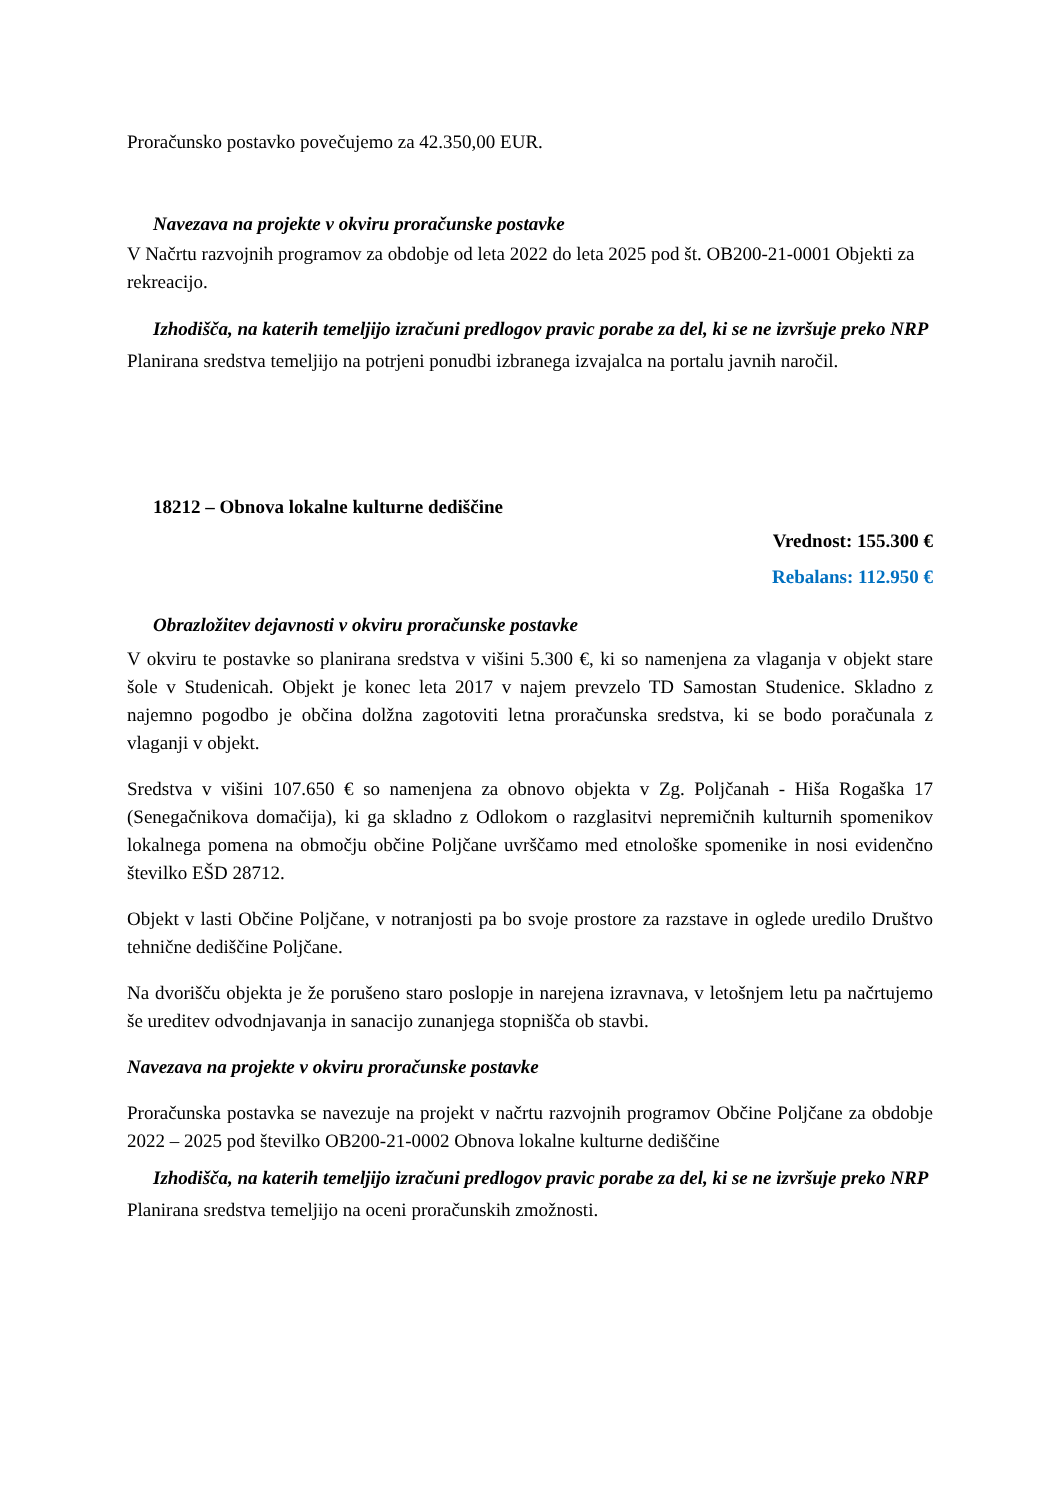Proračunsko postavko povečujemo za 42.350,00 EUR.
Navezava na projekte v okviru proračunske postavke
V Načrtu razvojnih programov za obdobje od leta 2022 do leta 2025 pod št. OB200-21-0001 Objekti za rekreacijo.
Izhodišča, na katerih temeljijo izračuni predlogov pravic porabe za del, ki se ne izvršuje preko NRP
Planirana sredstva temeljijo na potrjeni ponudbi izbranega izvajalca na portalu javnih naročil.
18212 – Obnova lokalne kulturne dediščine
Vrednost: 155.300 €
Rebalans: 112.950 €
Obrazložitev dejavnosti v okviru proračunske postavke
V okviru te postavke so planirana sredstva v višini 5.300 €, ki so namenjena za vlaganja v objekt stare šole v Studenicah. Objekt je konec leta 2017 v najem prevzelo TD Samostan Studenice. Skladno z najemno pogodbo je občina dolžna zagotoviti letna proračunska sredstva, ki se bodo poračunala z vlaganji v objekt.
Sredstva v višini 107.650 € so namenjena za obnovo objekta v Zg. Poljčanah - Hiša Rogaška 17 (Senegačnikova domačija), ki ga skladno z Odlokom o razglasitvi nepremičnih kulturnih spomenikov lokalnega pomena na območju občine Poljčane uvrščamo med etnološke spomenike in nosi evidenčno številko EŠD 28712.
Objekt v lasti Občine Poljčane, v notranjosti pa bo svoje prostore za razstave in oglede uredilo Društvo tehnične dediščine Poljčane.
Na dvorišču objekta je že porušeno staro poslopje in narejena izravnava, v letošnjem letu pa načrtujemo še ureditev odvodnjavanja in sanacijo zunanjega stopnišča ob stavbi.
Navezava na projekte v okviru proračunske postavke
Proračunska postavka se navezuje na projekt v načrtu razvojnih programov Občine Poljčane za obdobje 2022 – 2025 pod številko OB200-21-0002 Obnova lokalne kulturne dediščine
Izhodišča, na katerih temeljijo izračuni predlogov pravic porabe za del, ki se ne izvršuje preko NRP
Planirana sredstva temeljijo na oceni proračunskih zmožnosti.